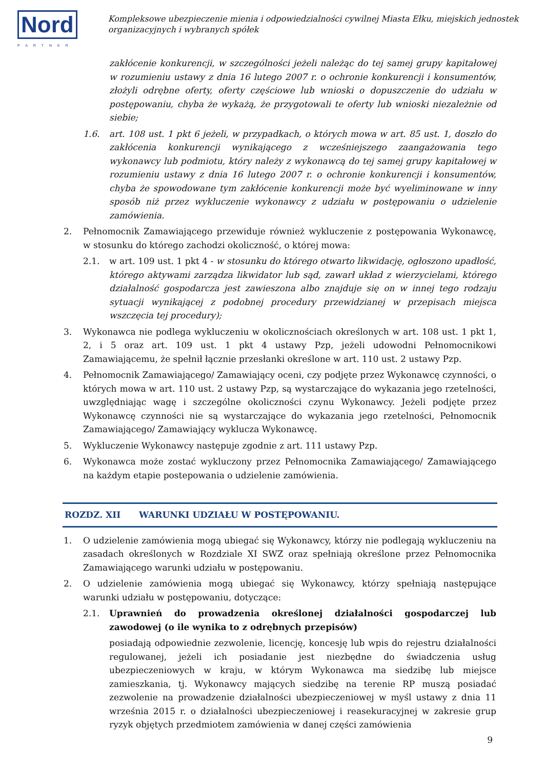Nord
PARTNER
Kompleksowe ubezpieczenie mienia i odpowiedzialności cywilnej Miasta Ełku, miejskich jednostek organizacyjnych i wybranych spółek
zakłócenie konkurencji, w szczególności jeżeli należąc do tej samej grupy kapitałowej w rozumieniu ustawy z dnia 16 lutego 2007 r. o ochronie konkurencji i konsumentów, złożyli odrębne oferty, oferty częściowe lub wnioski o dopuszczenie do udziału w postępowaniu, chyba że wykażą, że przygotowali te oferty lub wnioski niezależnie od siebie;
1.6. art. 108 ust. 1 pkt 6 jeżeli, w przypadkach, o których mowa w art. 85 ust. 1, doszło do zakłócenia konkurencji wynikającego z wcześniejszego zaangażowania tego wykonawcy lub podmiotu, który należy z wykonawcą do tej samej grupy kapitałowej w rozumieniu ustawy z dnia 16 lutego 2007 r. o ochronie konkurencji i konsumentów, chyba że spowodowane tym zakłócenie konkurencji może być wyeliminowane w inny sposób niż przez wykluczenie wykonawcy z udziału w postępowaniu o udzielenie zamówienia.
2. Pełnomocnik Zamawiającego przewiduje również wykluczenie z postępowania Wykonawcę, w stosunku do którego zachodzi okoliczność, o której mowa:
2.1. w art. 109 ust. 1 pkt 4 - w stosunku do którego otwarto likwidację, ogłoszono upadłość, którego aktywami zarządza likwidator lub sąd, zawarł układ z wierzycielami, którego działalność gospodarcza jest zawieszona albo znajduje się on w innej tego rodzaju sytuacji wynikającej z podobnej procedury przewidzianej w przepisach miejsca wszczęcia tej procedury);
3. Wykonawca nie podlega wykluczeniu w okolicznościach określonych w art. 108 ust. 1 pkt 1, 2, i 5 oraz art. 109 ust. 1 pkt 4 ustawy Pzp, jeżeli udowodni Pełnomocnikowi Zamawiającemu, że spełnił łącznie przesłanki określone w art. 110 ust. 2 ustawy Pzp.
4. Pełnomocnik Zamawiającego/ Zamawiający oceni, czy podjęte przez Wykonawcę czynności, o których mowa w art. 110 ust. 2 ustawy Pzp, są wystarczające do wykazania jego rzetelności, uwzględniając wagę i szczególne okoliczności czynu Wykonawcy. Jeżeli podjęte przez Wykonawcę czynności nie są wystarczające do wykazania jego rzetelności, Pełnomocnik Zamawiającego/ Zamawiający wyklucza Wykonawcę.
5. Wykluczenie Wykonawcy następuje zgodnie z art. 111 ustawy Pzp.
6. Wykonawca może zostać wykluczony przez Pełnomocnika Zamawiającego/ Zamawiającego na każdym etapie postepowania o udzielenie zamówienia.
ROZDZ. XII WARUNKI UDZIAŁU W POSTĘPOWANIU.
1. O udzielenie zamówienia mogą ubiegać się Wykonawcy, którzy nie podlegają wykluczeniu na zasadach określonych w Rozdziale XI SWZ oraz spełniają określone przez Pełnomocnika Zamawiającego warunki udziału w postępowaniu.
2. O udzielenie zamówienia mogą ubiegać się Wykonawcy, którzy spełniają następujące warunki udziału w postępowaniu, dotyczące:
2.1. Uprawnień do prowadzenia określonej działalności gospodarczej lub zawodowej (o ile wynika to z odrębnych przepisów)
posiadają odpowiednie zezwolenie, licencję, koncesję lub wpis do rejestru działalności regulowanej, jeżeli ich posiadanie jest niezbędne do świadczenia usług ubezpieczeniowych w kraju, w którym Wykonawca ma siedzibę lub miejsce zamieszkania, tj. Wykonawcy mających siedzibę na terenie RP muszą posiadać zezwolenie na prowadzenie działalności ubezpieczeniowej w myśl ustawy z dnia 11 września 2015 r. o działalności ubezpieczeniowej i reasekuracyjnej w zakresie grup ryzyk objętych przedmiotem zamówienia w danej części zamówienia
9